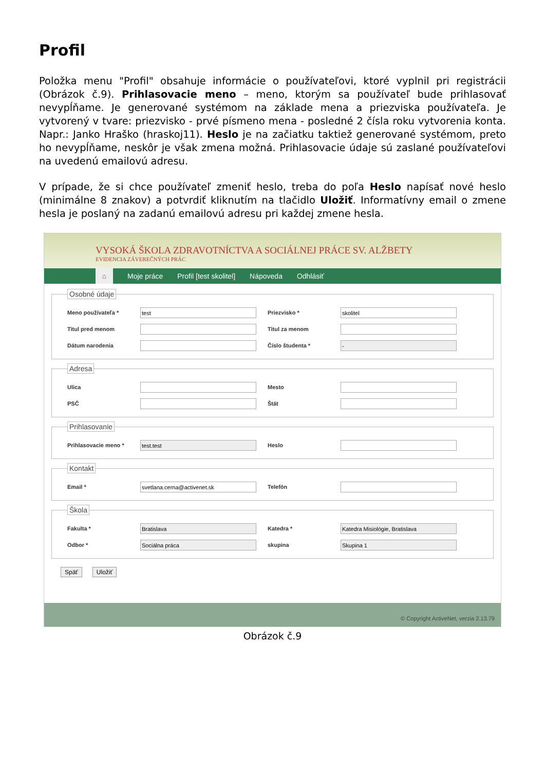Profil
Položka menu "Profil" obsahuje informácie o používateľovi, ktoré vyplnil pri registrácii (Obrázok č.9). Prihlasovacie meno – meno, ktorým sa používateľ bude prihlasovať nevypĺňame. Je generované systémom na základe mena a priezviska používateľa. Je vytvorený v tvare: priezvisko - prvé písmeno mena - posledné 2 čísla roku vytvorenia konta. Napr.: Janko Hraško (hraskoj11). Heslo je na začiatku taktiež generované systémom, preto ho nevypĺňame, neskôr je však zmena možná. Prihlasovacie údaje sú zaslané používateľovi na uvedenú emailovú adresu.
V prípade, že si chce používateľ zmeniť heslo, treba do poľa Heslo napísať nové heslo (minimálne 8 znakov) a potvrdiť kliknutím na tlačidlo Uložiť. Informatívny email o zmene hesla je poslaný na zadanú emailovú adresu pri každej zmene hesla.
VYSOKÁ ŠKOLA ZDRAVOTNÍCTVA A SOCIÁLNEJ PRÁCE SV. ALŽBETY
EVIDENCIA ZÁVEREČNÝCH PRÁC
⌂ Moje práce Profil [test skolitel] Nápoveda Odhlásiť
Osobné údaje
Meno používateľa * test Priezvisko * skolitel
Titul pred menom Titul za menom
Dátum narodenia Číslo študenta * -
Adresa
Ulica Mesto
PSČ Štát
Prihlasovanie
Prihlasovacie meno * test.test Heslo
Kontakt
Email * svetlana.cerna@activenet.sk Telefón
Škola
Fakulta * Bratislava Katedra * Katedra Misiológie, Bratislava
Odbor * Sociálna práca skupina Skupina 1
Späť Uložiť
© Copyright ActiveNet, verzia 2.13.79
Obrázok č.9